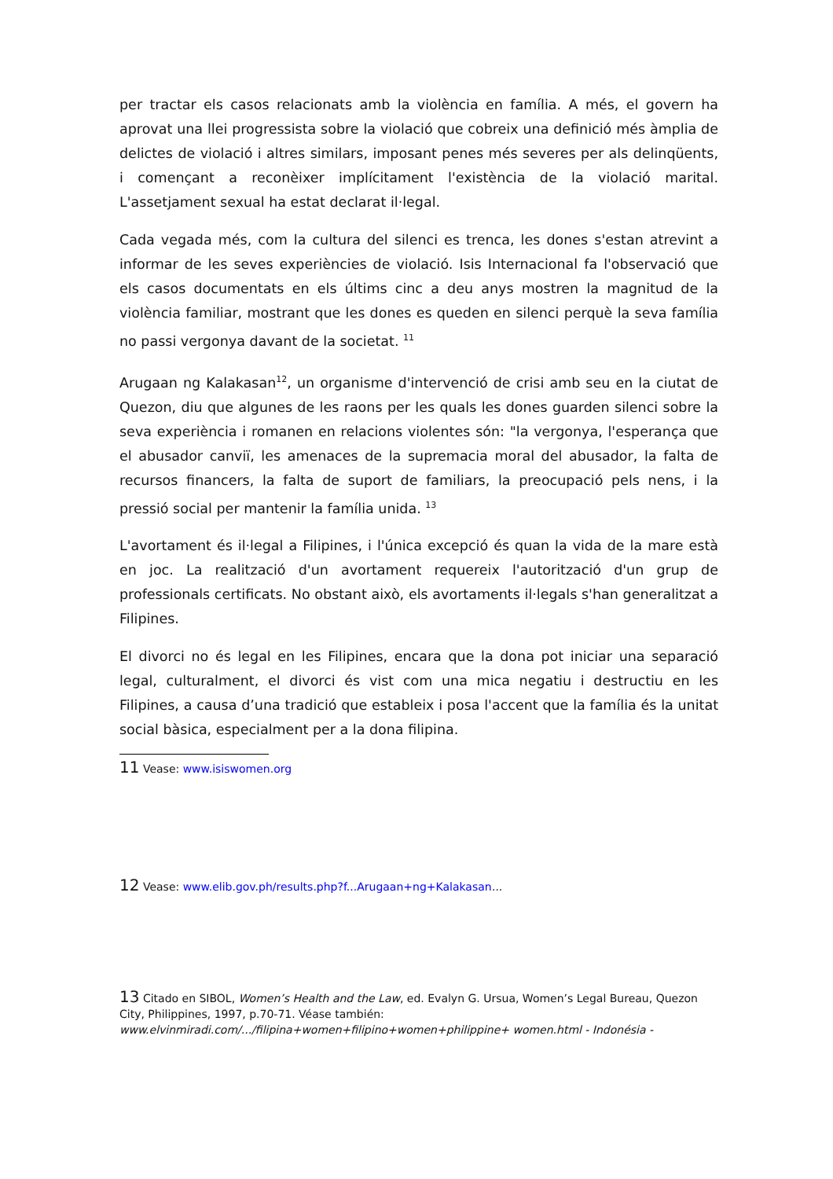per tractar els casos relacionats amb la violència en família. A més, el govern ha aprovat una llei progressista sobre la violació que cobreix una definició més àmplia de delictes de violació i altres similars, imposant penes més severes per als delinqüents, i començant a reconèixer implícitament l'existència de la violació marital. L'assetjament sexual ha estat declarat il·legal.
Cada vegada més, com la cultura del silenci es trenca, les dones s'estan atrevint a informar de les seves experiències de violació. Isis Internacional fa l'observació que els casos documentats en els últims cinc a deu anys mostren la magnitud de la violència familiar, mostrant que les dones es queden en silenci perquè la seva família no passi vergonya davant de la societat. <sup>11</sup>
Arugaan ng Kalakasan<sup>12</sup>, un organisme d'intervenció de crisi amb seu en la ciutat de Quezon, diu que algunes de les raons per les quals les dones guarden silenci sobre la seva experiència i romanen en relacions violentes són: "la vergonya, l'esperança que el abusador canviï, les amenaces de la supremacia moral del abusador, la falta de recursos financers, la falta de suport de familiars, la preocupació pels nens, i la pressió social per mantenir la família unida. <sup>13</sup>
L'avortament és il·legal a Filipines, i l'única excepció és quan la vida de la mare està en joc. La realització d'un avortament requereix l'autorització d'un grup de professionals certificats. No obstant això, els avortaments il·legals s'han generalitzat a Filipines.
El divorci no és legal en les Filipines, encara que la dona pot iniciar una separació legal, culturalment, el divorci és vist com una mica negatiu i destructiu en les Filipines, a causa d’una tradició que estableix i posa l'accent que la família és la unitat social bàsica, especialment per a la dona filipina.
11 Vease: www.isiswomen.org
12 Vease: www.elib.gov.ph/results.php?f...Arugaan+ng+Kalakasan...
13 Citado en SIBOL, Women’s Health and the Law, ed. Evalyn G. Ursua, Women’s Legal Bureau, Quezon City, Philippines, 1997, p.70-71. Véase también:
www.elvinmiradi.com/.../filipina+women+filipino+women+philippine+ women.html - Indonésia -